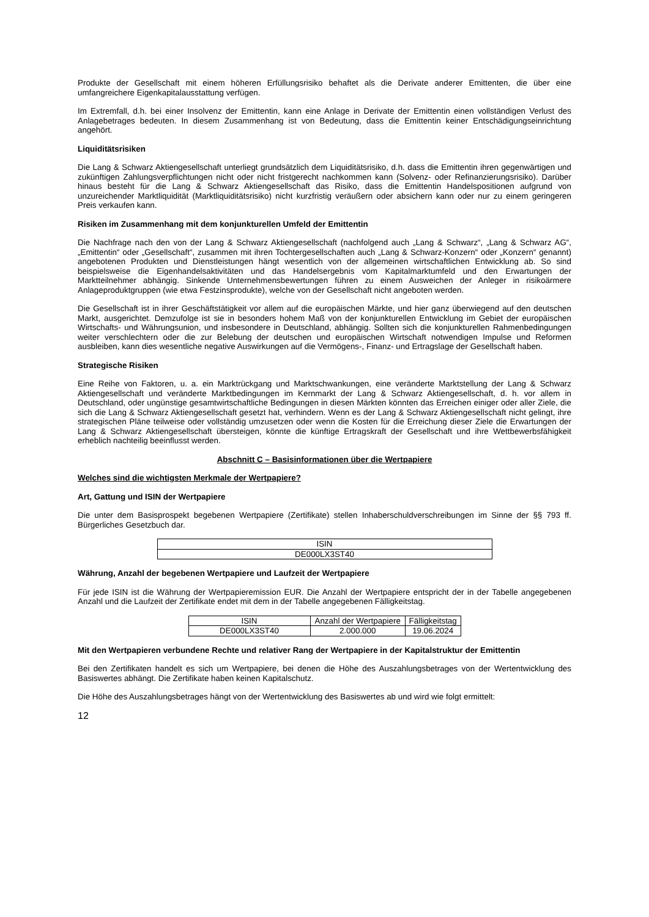Produkte der Gesellschaft mit einem höheren Erfüllungsrisiko behaftet als die Derivate anderer Emittenten, die über eine umfangreichere Eigenkapitalausstattung verfügen.
Im Extremfall, d.h. bei einer Insolvenz der Emittentin, kann eine Anlage in Derivate der Emittentin einen vollständigen Verlust des Anlagebetrages bedeuten. In diesem Zusammenhang ist von Bedeutung, dass die Emittentin keiner Entschädigungseinrichtung angehört.
Liquiditätsrisiken
Die Lang & Schwarz Aktiengesellschaft unterliegt grundsätzlich dem Liquiditätsrisiko, d.h. dass die Emittentin ihren gegenwärtigen und zukünftigen Zahlungsverpflichtungen nicht oder nicht fristgerecht nachkommen kann (Solvenz- oder Refinanzierungsrisiko). Darüber hinaus besteht für die Lang & Schwarz Aktiengesellschaft das Risiko, dass die Emittentin Handelspositionen aufgrund von unzureichender Marktliquidität (Marktliquiditätsrisiko) nicht kurzfristig veräußern oder absichern kann oder nur zu einem geringeren Preis verkaufen kann.
Risiken im Zusammenhang mit dem konjunkturellen Umfeld der Emittentin
Die Nachfrage nach den von der Lang & Schwarz Aktiengesellschaft (nachfolgend auch „Lang & Schwarz“, „Lang & Schwarz AG“, „Emittentin“ oder „Gesellschaft“, zusammen mit ihren Tochtergesellschaften auch „Lang & Schwarz-Konzern“ oder „Konzern“ genannt) angebotenen Produkten und Dienstleistungen hängt wesentlich von der allgemeinen wirtschaftlichen Entwicklung ab. So sind beispielsweise die Eigenhandelsaktivitäten und das Handelsergebnis vom Kapitalmarktumfeld und den Erwartungen der Marktteilnehmer abhängig. Sinkende Unternehmensbewertungen führen zu einem Ausweichen der Anleger in risikoärmere Anlageproduktgruppen (wie etwa Festzinsprodukte), welche von der Gesellschaft nicht angeboten werden.
Die Gesellschaft ist in ihrer Geschäftstätigkeit vor allem auf die europäischen Märkte, und hier ganz überwiegend auf den deutschen Markt, ausgerichtet. Demzufolge ist sie in besonders hohem Maß von der konjunkturellen Entwicklung im Gebiet der europäischen Wirtschafts- und Währungsunion, und insbesondere in Deutschland, abhängig. Sollten sich die konjunkturellen Rahmenbedingungen weiter verschlechtern oder die zur Belebung der deutschen und europäischen Wirtschaft notwendigen Impulse und Reformen ausbleiben, kann dies wesentliche negative Auswirkungen auf die Vermögens-, Finanz- und Ertragslage der Gesellschaft haben.
Strategische Risiken
Eine Reihe von Faktoren, u. a. ein Marktrückgang und Marktschwankungen, eine veränderte Marktstellung der Lang & Schwarz Aktiengesellschaft und veränderte Marktbedingungen im Kernmarkt der Lang & Schwarz Aktiengesellschaft, d. h. vor allem in Deutschland, oder ungünstige gesamtwirtschaftliche Bedingungen in diesen Märkten könnten das Erreichen einiger oder aller Ziele, die sich die Lang & Schwarz Aktiengesellschaft gesetzt hat, verhindern. Wenn es der Lang & Schwarz Aktiengesellschaft nicht gelingt, ihre strategischen Pläne teilweise oder vollständig umzusetzen oder wenn die Kosten für die Erreichung dieser Ziele die Erwartungen der Lang & Schwarz Aktiengesellschaft übersteigen, könnte die künftige Ertragskraft der Gesellschaft und ihre Wettbewerbsfähigkeit erheblich nachteilig beeinflusst werden.
Abschnitt C – Basisinformationen über die Wertpapiere
Welches sind die wichtigsten Merkmale der Wertpapiere?
Art, Gattung und ISIN der Wertpapiere
Die unter dem Basisprospekt begebenen Wertpapiere (Zertifikate) stellen Inhaberschuldverschreibungen im Sinne der §§ 793 ff. Bürgerliches Gesetzbuch dar.
| ISIN |
| DE000LX3ST40 |
Währung, Anzahl der begebenen Wertpapiere und Laufzeit der Wertpapiere
Für jede ISIN ist die Währung der Wertpapieremission EUR. Die Anzahl der Wertpapiere entspricht der in der Tabelle angegebenen Anzahl und die Laufzeit der Zertifikate endet mit dem in der Tabelle angegebenen Fälligkeitstag.
| ISIN | Anzahl der Wertpapiere | Fälligkeitstag |
| DE000LX3ST40 | 2.000.000 | 19.06.2024 |
Mit den Wertpapieren verbundene Rechte und relativer Rang der Wertpapiere in der Kapitalstruktur der Emittentin
Bei den Zertifikaten handelt es sich um Wertpapiere, bei denen die Höhe des Auszahlungsbetrages von der Wertentwicklung des Basiswertes abhängt. Die Zertifikate haben keinen Kapitalschutz.
Die Höhe des Auszahlungsbetrages hängt von der Wertentwicklung des Basiswertes ab und wird wie folgt ermittelt:
12